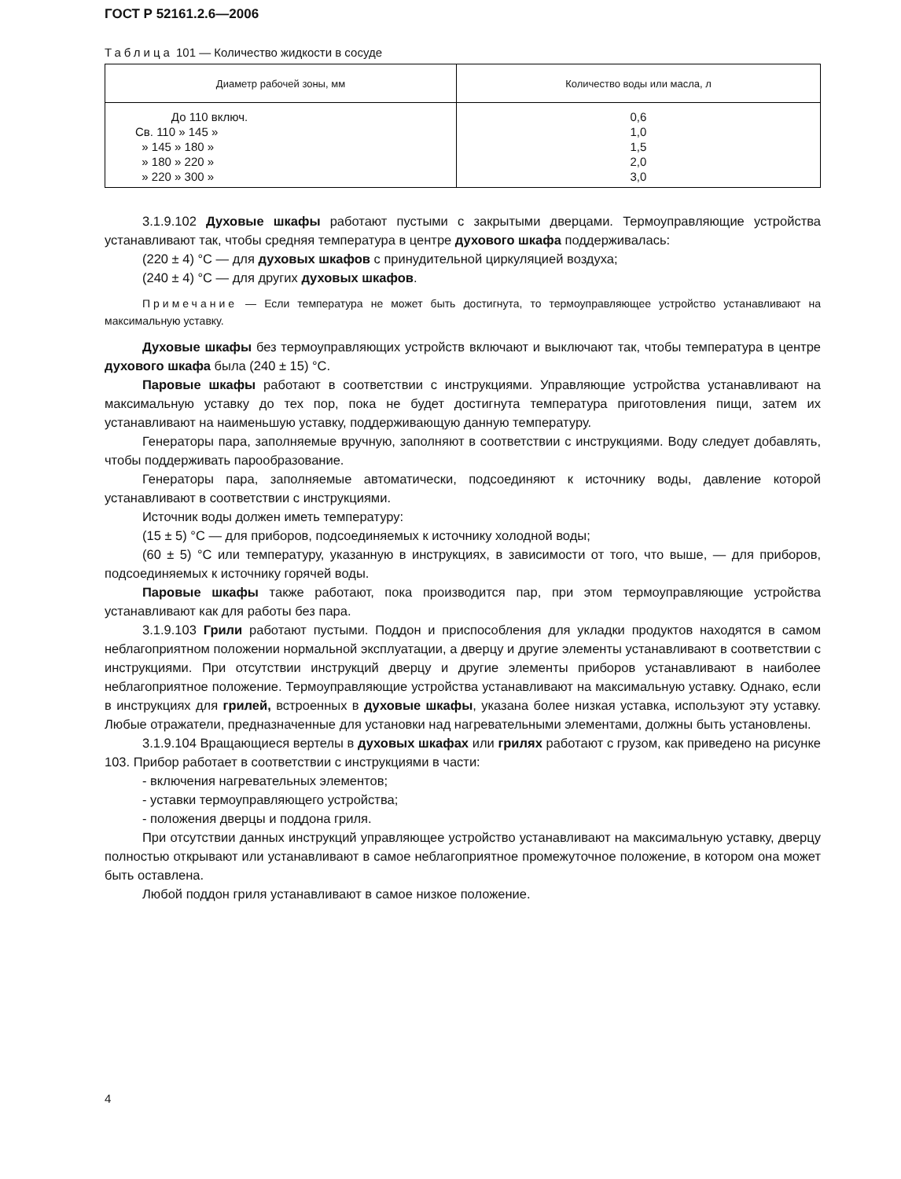ГОСТ Р 52161.2.6—2006
Таблица 101 — Количество жидкости в сосуде
| Диаметр рабочей зоны, мм | Количество воды или масла, л |
| --- | --- |
| До 110 включ. Св. 110 » 145 » » 145 » 180 » » 180 » 220 » » 220 » 300 » | 0,6 1,0 1,5 2,0 3,0 |
3.1.9.102 Духовые шкафы работают пустыми с закрытыми дверцами. Термоуправляющие устройства устанавливают так, чтобы средняя температура в центре духового шкафа поддерживалась:
(220 ± 4) °С — для духовых шкафов с принудительной циркуляцией воздуха;
(240 ± 4) °С — для других духовых шкафов.
Примечание — Если температура не может быть достигнута, то термоуправляющее устройство устанавливают на максимальную уставку.
Духовые шкафы без термоуправляющих устройств включают и выключают так, чтобы температура в центре духового шкафа была (240 ± 15) °С.
Паровые шкафы работают в соответствии с инструкциями. Управляющие устройства устанавливают на максимальную уставку до тех пор, пока не будет достигнута температура приготовления пищи, затем их устанавливают на наименьшую уставку, поддерживающую данную температуру.
Генераторы пара, заполняемые вручную, заполняют в соответствии с инструкциями. Воду следует добавлять, чтобы поддерживать парообразование.
Генераторы пара, заполняемые автоматически, подсоединяют к источнику воды, давление которой устанавливают в соответствии с инструкциями.
Источник воды должен иметь температуру:
(15 ± 5) °С — для приборов, подсоединяемых к источнику холодной воды;
(60 ± 5) °С или температуру, указанную в инструкциях, в зависимости от того, что выше, — для приборов, подсоединяемых к источнику горячей воды.
Паровые шкафы также работают, пока производится пар, при этом термоуправляющие устройства устанавливают как для работы без пара.
3.1.9.103 Грили работают пустыми. Поддон и приспособления для укладки продуктов находятся в самом неблагоприятном положении нормальной эксплуатации, а дверцу и другие элементы устанавливают в соответствии с инструкциями. При отсутствии инструкций дверцу и другие элементы приборов устанавливают в наиболее неблагоприятное положение. Термоуправляющие устройства устанавливают на максимальную уставку. Однако, если в инструкциях для грилей, встроенных в духовые шкафы, указана более низкая уставка, используют эту уставку. Любые отражатели, предназначенные для установки над нагревательными элементами, должны быть установлены.
3.1.9.104 Вращающиеся вертелы в духовых шкафах или грилях работают с грузом, как приведено на рисунке 103. Прибор работает в соответствии с инструкциями в части:
- включения нагревательных элементов;
- уставки термоуправляющего устройства;
- положения дверцы и поддона гриля.
При отсутствии данных инструкций управляющее устройство устанавливают на максимальную уставку, дверцу полностью открывают или устанавливают в самое неблагоприятное промежуточное положение, в котором она может быть оставлена.
Любой поддон гриля устанавливают в самое низкое положение.
4